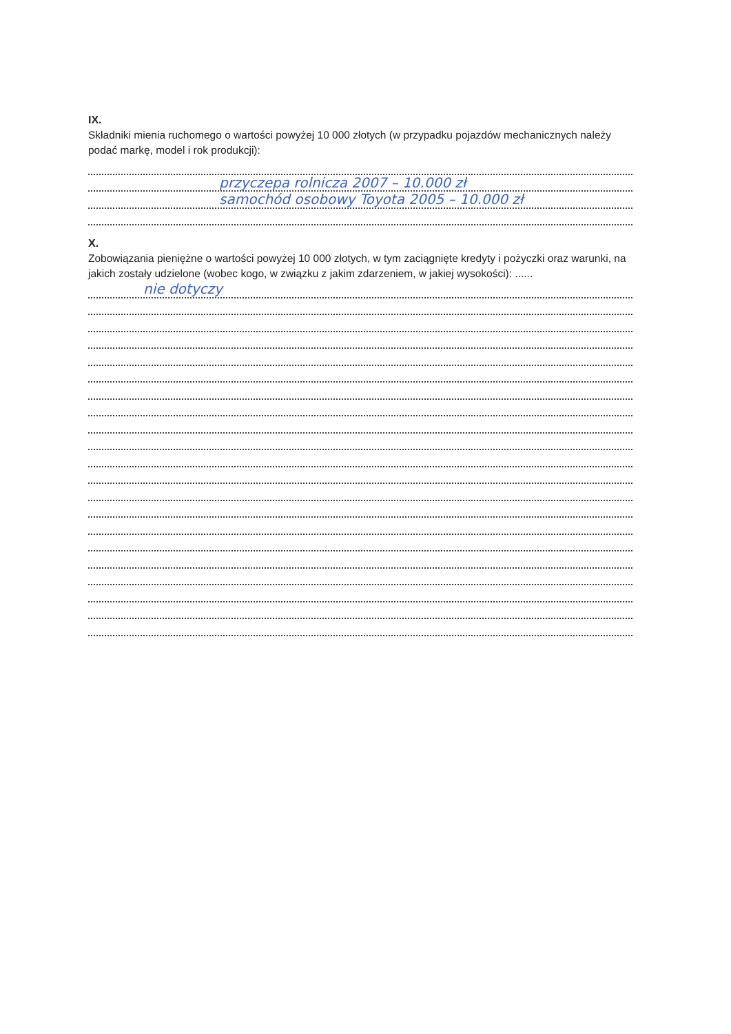IX.
Składniki mienia ruchomego o wartości powyżej 10 000 złotych (w przypadku pojazdów mechanicznych należy podać markę, model i rok produkcji):
przyczepa rolnicza 2007 – 10.000 zł
samochód osobowy Toyota 2005 – 10.000 zł
X.
Zobowiązania pieniężne o wartości powyżej 10 000 złotych, w tym zaciągnięte kredyty i pożyczki oraz warunki, na jakich zostały udzielone (wobec kogo, w związku z jakim zdarzeniem, w jakiej wysokości): ......
nie dotyczy